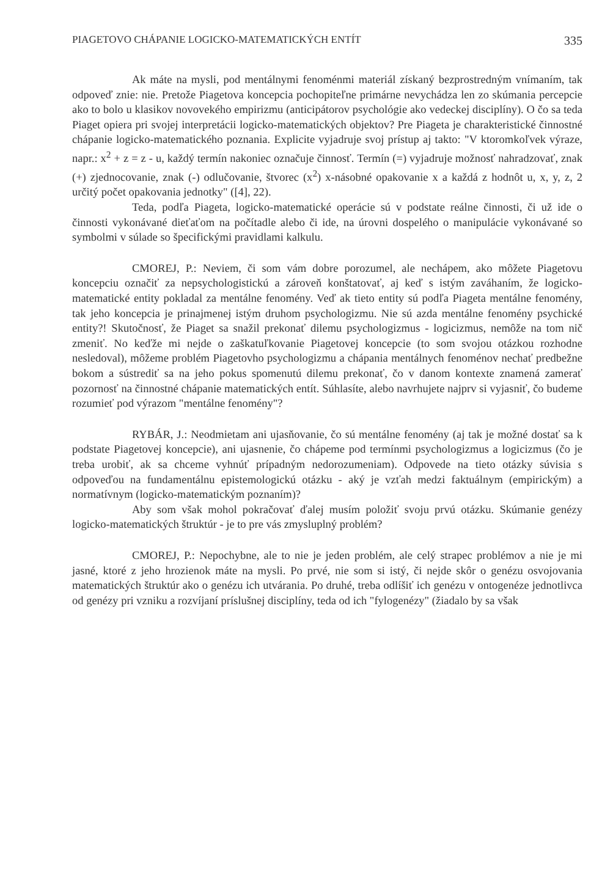PIAGETOVO CHÁPANIE LOGICKO-MATEMATICKÝCH ENTÍT 335
Ak máte na mysli, pod mentálnymi fenoménmi materiál získaný bezprostredným vnímaním, tak odpoveď znie: nie. Pretože Piagetova koncepcia pochopiteľne primárne nevychádza len zo skúmania percepcie ako to bolo u klasikov novovekého empirizmu (anticipátorov psychológie ako vedeckej disciplíny). O čo sa teda Piaget opiera pri svojej interpretácii logicko-matematických objektov? Pre Piageta je charakteristické činnostné chápanie logicko-matematického poznania. Explicite vyjadruje svoj prístup aj takto: "V ktoromkoľvek výraze, napr.: x<sup>2</sup> + z = z - u, každý termín nakoniec označuje činnosť. Termín (=) vyjadruje možnosť nahradzovať, znak (+) zjednocovanie, znak (-) odlučovanie, štvorec (x<sup>2</sup>) x-násobné opakovanie x a každá z hodnôt u, x, y, z, 2 určitý počet opakovania jednotky" ([4], 22).
Teda, podľa Piageta, logicko-matematické operácie sú v podstate reálne činnosti, či už ide o činnosti vykonávané dieťaťom na počítadle alebo či ide, na úrovni dospelého o manipulácie vykonávané so symbolmi v súlade so špecifickými pravidlami kalkulu.
CMOREJ, P.: Neviem, či som vám dobre porozumel, ale nechápem, ako môžete Piagetovu koncepciu označiť za nepsychologistickú a zároveň konštatovať, aj keď s istým zaváhaním, že logicko-matematické entity pokladal za mentálne fenomény. Veď ak tieto entity sú podľa Piageta mentálne fenomény, tak jeho koncepcia je prinajmenej istým druhom psychologizmu. Nie sú azda mentálne fenomény psychické entity?! Skutočnosť, že Piaget sa snažil prekonať dilemu psychologizmus - logicizmus, nemôže na tom nič zmeniť. No keďže mi nejde o zaškatuľkovanie Piagetovej koncepcie (to som svojou otázkou rozhodne nesledoval), môžeme problém Piagetovho psychologizmu a chápania mentálnych fenoménov nechať predbežne bokom a sústrediť sa na jeho pokus spomenutú dilemu prekonať, čo v danom kontexte znamená zamerať pozornosť na činnostné chápanie matematických entít. Súhlasíte, alebo navrhujete najprv si vyjasniť, čo budeme rozumieť pod výrazom "mentálne fenomény"?
RYBÁR, J.: Neodmietam ani ujasňovanie, čo sú mentálne fenomény (aj tak je možné dostať sa k podstate Piagetovej koncepcie), ani ujasnenie, čo chápeme pod termínmi psychologizmus a logicizmus (čo je treba urobiť, ak sa chceme vyhnúť prípadným nedorozumeniam). Odpovede na tieto otázky súvisia s odpoveďou na fundamentálnu epistemologickú otázku - aký je vzťah medzi faktuálnym (empirickým) a normatívnym (logicko-matematickým poznaním)?
Aby som však mohol pokračovať ďalej musím položiť svoju prvú otázku. Skúmanie genézy logicko-matematických štruktúr - je to pre vás zmysluplný problém?
CMOREJ, P.: Nepochybne, ale to nie je jeden problém, ale celý strapec problémov a nie je mi jasné, ktoré z jeho hrozienok máte na mysli. Po prvé, nie som si istý, či nejde skôr o genézu osvojovania matematických štruktúr ako o genézu ich utvárania. Po druhé, treba odlíšiť ich genézu v ontogenéze jednotlivca od genézy pri vzniku a rozvíjaní príslušnej disciplíny, teda od ich "fylogenézy" (žiadalo by sa však